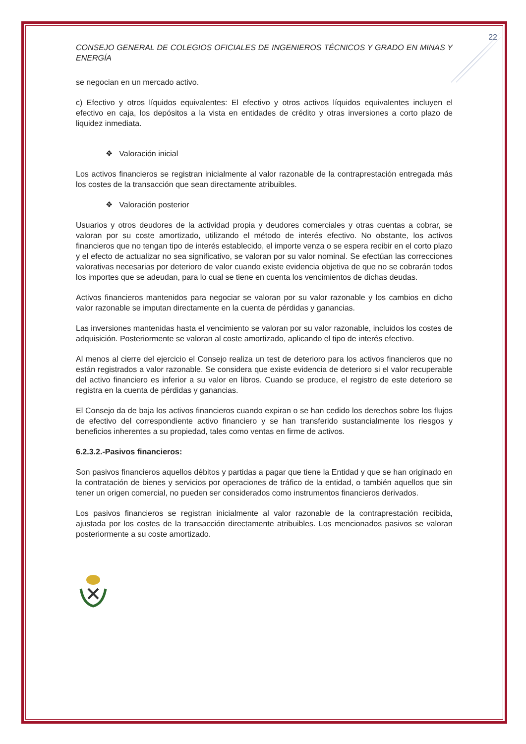22
CONSEJO GENERAL DE COLEGIOS OFICIALES DE INGENIEROS TÉCNICOS Y GRADO EN MINAS Y ENERGÍA
se negocian en un mercado activo.
c) Efectivo y otros líquidos equivalentes: El efectivo y otros activos líquidos equivalentes incluyen el efectivo en caja, los depósitos a la vista en entidades de crédito y otras inversiones a corto plazo de liquidez inmediata.
❖ Valoración inicial
Los activos financieros se registran inicialmente al valor razonable de la contraprestación entregada más los costes de la transacción que sean directamente atribuibles.
❖ Valoración posterior
Usuarios y otros deudores de la actividad propia y deudores comerciales y otras cuentas a cobrar, se valoran por su coste amortizado, utilizando el método de interés efectivo. No obstante, los activos financieros que no tengan tipo de interés establecido, el importe venza o se espera recibir en el corto plazo y el efecto de actualizar no sea significativo, se valoran por su valor nominal. Se efectúan las correcciones valorativas necesarias por deterioro de valor cuando existe evidencia objetiva de que no se cobrarán todos los importes que se adeudan, para lo cual se tiene en cuenta los vencimientos de dichas deudas.
Activos financieros mantenidos para negociar se valoran por su valor razonable y los cambios en dicho valor razonable se imputan directamente en la cuenta de pérdidas y ganancias.
Las inversiones mantenidas hasta el vencimiento se valoran por su valor razonable, incluidos los costes de adquisición. Posteriormente se valoran al coste amortizado, aplicando el tipo de interés efectivo.
Al menos al cierre del ejercicio el Consejo realiza un test de deterioro para los activos financieros que no están registrados a valor razonable. Se considera que existe evidencia de deterioro si el valor recuperable del activo financiero es inferior a su valor en libros. Cuando se produce, el registro de este deterioro se registra en la cuenta de pérdidas y ganancias.
El Consejo da de baja los activos financieros cuando expiran o se han cedido los derechos sobre los flujos de efectivo del correspondiente activo financiero y se han transferido sustancialmente los riesgos y beneficios inherentes a su propiedad, tales como ventas en firme de activos.
6.2.3.2.-Pasivos financieros:
Son pasivos financieros aquellos débitos y partidas a pagar que tiene la Entidad y que se han originado en la contratación de bienes y servicios por operaciones de tráfico de la entidad, o también aquellos que sin tener un origen comercial, no pueden ser considerados como instrumentos financieros derivados.
Los pasivos financieros se registran inicialmente al valor razonable de la contraprestación recibida, ajustada por los costes de la transacción directamente atribuibles. Los mencionados pasivos se valoran posteriormente a su coste amortizado.